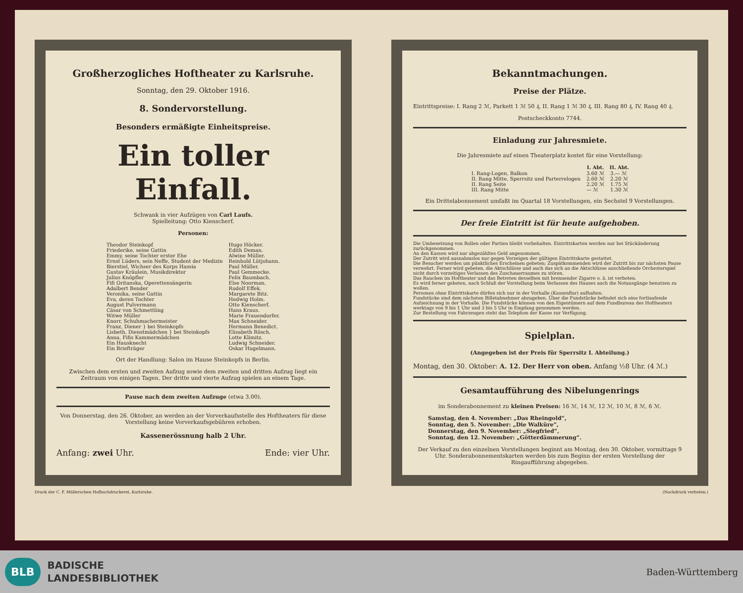Großherzogliches Hoftheater zu Karlsruhe.
Sonntag, den 29. Oktober 1916.
8. Sondervorstellung.
Besonders ermäßigte Einheitspreise.
Ein toller Einfall.
Schwank in vier Aufzügen von Carl Laufs.
Spielleitung: Otto Kienscherf.
Personen:
| Theodor Steinkopf | Hugo Höcker. |
| Friederike, seine Gattin | Edith Deman. |
| Emmy, seine Tochter erster Ehe | Alwine Müller. |
| Ernst Lüders, sein Neffe, Student der Medizin | Reinhold Lütjohann. |
| Bierstiel, Wichser des Korps Hassia | Paul Müller. |
| Gustav Kräulein, Musikdirektor | Paul Gemmecke. |
| Julius Knöpfler | Felix Baumbach. |
| Fifi Oritanska, Operettensängerin | Else Noorman. |
| Adalbert Bender | Rudolf Effek. |
| Veronika, seine Gattin | Margarete Bitz. |
| Eva, deren Tochter | Hedwig Holm. |
| August Pulvermann | Otto Kienscherf. |
| Cäsar von Schmettling | Hans Kraus. |
| Witwe Müller | Marie Frauendorfer. |
| Knorr, Schuhmachermeister | Max Schneider. |
| Franz, Diener } bei Steinkopfs | Hermann Benedict. |
| Lisbeth, Dienstmädchen } bei Steinkopfs | Elisabeth Rösch. |
| Anna, Fifis Kammermädchen | Lotte Klimitz. |
| Ein Hausknecht | Ludwig Schneider. |
| Ein Briefträger | Oskar Hugelmann. |
Ort der Handlung: Salon im Hause Steinkopfs in Berlin.
Zwischen dem ersten und zweiten Aufzug sowie dem zweiten und dritten Aufzug liegt ein Zeitraum von einigen Tagen. Der dritte und vierte Aufzug spielen an einem Tage.
Pause nach dem zweiten Aufzuge (etwa 3.00).
Von Donnerstag, den 26. Oktober, an werden an der Vorverkaufsstelle des Hoftheaters für diese Vorstellung keine Vorverkaufsgebühren erhoben.
Kassenerössnung halb 2 Uhr.
Anfang: zwei Uhr. Ende: vier Uhr.
Druck der C. F. Müllerschen Hofbuchdruckerei, Karlsruhe.
Bekanntmachungen.
Preise der Plätze.
Eintrittspreise: I. Rang 2 ℳ, Parkett 1 ℳ 50 ₰, II. Rang 1 ℳ 30 ₰, III. Rang 80 ₰, IV. Rang 40 ₰.
Postscheckkonto 7744.
Einladung zur Jahresmiete.
Die Jahresmiete auf einen Theaterplatz kostet für eine Vorstellung:
| | I. Abt. | II. Abt. |
| --- | --- | --- |
| I. Rang-Logen, Balkon | 3.60 ℳ | 3.— ℳ |
| II. Rang Mitte, Sperrsitz und Parterrelogen | 2.60 ℳ | 2.20 ℳ |
| II. Rang Seite | 2.20 ℳ | 1.75 ℳ |
| III. Rang Mitte | — ℳ | 1.30 ℳ |
Ein Drittelabonnement umfaßt im Quartal 18 Vorstellungen, ein Sechstel 9 Vorstellungen.
Der freie Eintritt ist für heute aufgehoben.
Die Umbesetzung von Rollen oder Partien bleibt vorbehalten. Eintrittskarten werden nur bei Stückänderung zurückgenommen.
An den Kassen wird nur abgezähltes Geld angenommen.
Der Zutritt wird ausnahmslos nur gegen Vorzeigen der gültigen Eintrittskarte gestattet.
Die Besucher werden um pünktliches Erscheinen gebeten; Zuspätkommenden wird der Zutritt bis zur nächsten Pause verwehrt. Ferner wird gebeten, die Aktschlüsse und auch das sich an die Aktschlüsse anschließende Orchesterspiel nicht durch vorzeitiges Verlassen des Zuschauerraumes zu stören.
Das Rauchen im Hoftheater und das Betreten desselben mit brennender Zigarre o. ä. ist verboten.
Es wird ferner gebeten, nach Schluß der Vorstellung beim Verlassen des Hauses auch die Notausgänge benutzen zu wollen.
Personen ohne Eintrittskarte dürfen sich nur in der Vorhalle (Kassenflur) aufhalten.
Fundstücke sind dem nächsten Billetabnehmer abzugeben. Über die Fundstücke befindet sich eine fortlaufende Aufzeichnung in der Vorhalle. Die Fundstücke können von den Eigentümern auf dem Fundbureau des Hoftheaters werktags von 9 bis 1 Uhr und 3 bis 5 Uhr in Empfang genommen werden.
Zur Bestellung von Fahrzeugen steht das Telephon der Kasse zur Verfügung.
Spielplan.
(Angegeben ist der Preis für Sperrsitz I. Abteilung.)
Montag, den 30. Oktober: A. 12. Der Herr von oben. Anfang ½8 Uhr. (4 ℳ.)
Gesamtaufführung des Nibelungenrings
im Sonderabonnement zu kleinen Preisen: 16 ℳ, 14 ℳ, 12 ℳ, 10 ℳ, 8 ℳ, 6 ℳ.
Samstag, den 4. November: „Das Rheingold“,
Sonntag, den 5. November: „Die Walküre“,
Donnerstag, den 9. November: „Siegfried“,
Sonntag, den 12. November: „Götterdämmerung“.
Der Verkauf zu den einzelnen Vorstellungen beginnt am Montag, den 30. Oktober, vormittags 9 Uhr. Sonderabonnementskarten werden bis zum Beginn der ersten Vorstellung der Ringaufführung abgegeben.
(Nachdruck verboten.)
BLB
BADISCHE
LANDESBIBLIOTHEK
Baden-Württemberg